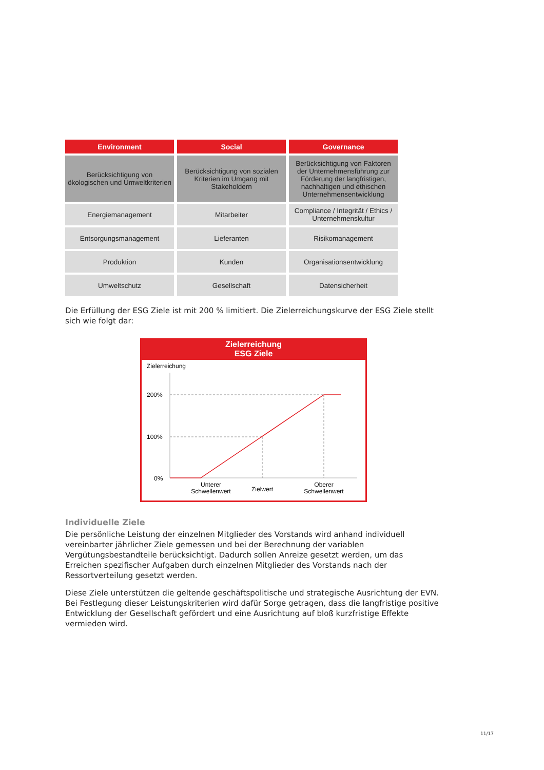| Environment | Social | Governance |
| --- | --- | --- |
| Berücksichtigung von ökologischen und Umweltkriterien | Berücksichtigung von sozialen Kriterien im Umgang mit Stakeholdern | Berücksichtigung von Faktoren der Unternehmensführung zur Förderung der langfristigen, nachhaltigen und ethischen Unternehmensentwicklung |
| Energiemanagement | Mitarbeiter | Compliance / Integrität / Ethics / Unternehmenskultur |
| Entsorgungsmanagement | Lieferanten | Risikomanagement |
| Produktion | Kunden | Organisationsentwicklung |
| Umweltschutz | Gesellschaft | Datensicherheit |
Die Erfüllung der ESG Ziele ist mit 200 % limitiert. Die Zielerreichungskurve der ESG Ziele stellt sich wie folgt dar:
Zielerreichung
ESG Ziele
Zielerreichung
200%
100%
0%
Unterer
Schwellenwert
Zielwert
Oberer
Schwellenwert
Individuelle Ziele
Die persönliche Leistung der einzelnen Mitglieder des Vorstands wird anhand individuell vereinbarter jährlicher Ziele gemessen und bei der Berechnung der variablen Vergütungsbestandteile berücksichtigt. Dadurch sollen Anreize gesetzt werden, um das Erreichen spezifischer Aufgaben durch einzelnen Mitglieder des Vorstands nach der Ressortverteilung gesetzt werden.
Diese Ziele unterstützen die geltende geschäftspolitische und strategische Ausrichtung der EVN. Bei Festlegung dieser Leistungskriterien wird dafür Sorge getragen, dass die langfristige positive Entwicklung der Gesellschaft gefördert und eine Ausrichtung auf bloß kurzfristige Effekte vermieden wird.
11/17